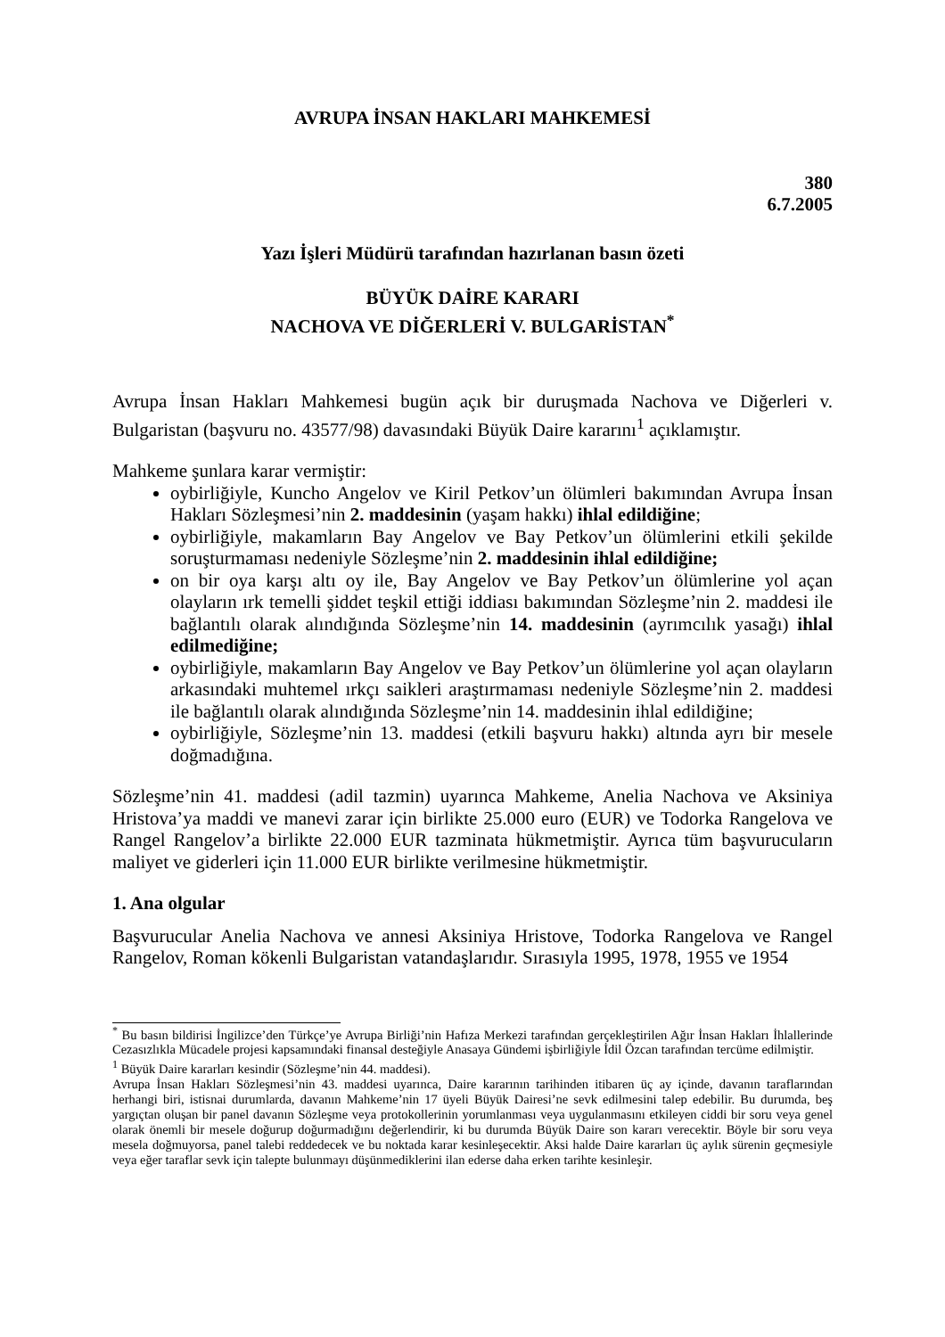AVRUPA İNSAN HAKLARI MAHKEMESİ
380
6.7.2005
Yazı İşleri Müdürü tarafından hazırlanan basın özeti
BÜYÜK DAİRE KARARI
NACHOVA VE DİĞERLERİ V. BULGARİSTAN<sup>*</sup>
Avrupa İnsan Hakları Mahkemesi bugün açık bir duruşmada Nachova ve Diğerleri v. Bulgaristan (başvuru no. 43577/98) davasındaki Büyük Daire kararını<sup>1</sup> açıklamıştır.
Mahkeme şunlara karar vermiştir:
oybirliğiyle, Kuncho Angelov ve Kiril Petkov’un ölümleri bakımından Avrupa İnsan Hakları Sözleşmesi’nin 2. maddesinin (yaşam hakkı) ihlal edildiğine;
oybirliğiyle, makamların Bay Angelov ve Bay Petkov’un ölümlerini etkili şekilde soruşturmaması nedeniyle Sözleşme’nin 2. maddesinin ihlal edildiğine;
on bir oya karşı altı oy ile, Bay Angelov ve Bay Petkov’un ölümlerine yol açan olayların ırk temelli şiddet teşkil ettiği iddiası bakımından Sözleşme’nin 2. maddesi ile bağlantılı olarak alındığında Sözleşme’nin 14. maddesinin (ayrımcılık yasağı) ihlal edilmediğine;
oybirliğiyle, makamların Bay Angelov ve Bay Petkov’un ölümlerine yol açan olayların arkasındaki muhtemel ırkçı saikleri araştırmaması nedeniyle Sözleşme’nin 2. maddesi ile bağlantılı olarak alındığında Sözleşme’nin 14. maddesinin ihlal edildiğine;
oybirliğiyle, Sözleşme’nin 13. maddesi (etkili başvuru hakkı) altında ayrı bir mesele doğmadığına.
Sözleşme’nin 41. maddesi (adil tazmin) uyarınca Mahkeme, Anelia Nachova ve Aksiniya Hristova’ya maddi ve manevi zarar için birlikte 25.000 euro (EUR) ve Todorka Rangelova ve Rangel Rangelov’a birlikte 22.000 EUR tazminata hükmetmiştir. Ayrıca tüm başvurucuların maliyet ve giderleri için 11.000 EUR birlikte verilmesine hükmetmiştir.
1. Ana olgular
Başvurucular Anelia Nachova ve annesi Aksiniya Hristove, Todorka Rangelova ve Rangel Rangelov, Roman kökenli Bulgaristan vatandaşlarıdır. Sırasıyla 1995, 1978, 1955 ve 1954
<sup>*</sup> Bu basın bildirisi İngilizce’den Türkçe’ye Avrupa Birliği’nin Hafıza Merkezi tarafından gerçekleştirilen Ağır İnsan Hakları İhlallerinde Cezasızlıkla Mücadele projesi kapsamındaki finansal desteğiyle Anasaya Gündemi işbirliğiyle İdil Özcan tarafından tercüme edilmiştir.
<sup>1</sup> Büyük Daire kararları kesindir (Sözleşme’nin 44. maddesi).
Avrupa İnsan Hakları Sözleşmesi’nin 43. maddesi uyarınca, Daire kararının tarihinden itibaren üç ay içinde, davanın taraflarından herhangi biri, istisnai durumlarda, davanın Mahkeme’nin 17 üyeli Büyük Dairesi’ne sevk edilmesini talep edebilir. Bu durumda, beş yargıçtan oluşan bir panel davanın Sözleşme veya protokollerinin yorumlanması veya uygulanmasını etkileyen ciddi bir soru veya genel olarak önemli bir mesele doğurup doğurmadığını değerlendirir, ki bu durumda Büyük Daire son kararı verecektir. Böyle bir soru veya mesela doğmuyorsa, panel talebi reddedecek ve bu noktada karar kesinleşecektir. Aksi halde Daire kararları üç aylık sürenin geçmesiyle veya eğer taraflar sevk için talepte bulunmayı düşünmediklerini ilan ederse daha erken tarihte kesinleşir.